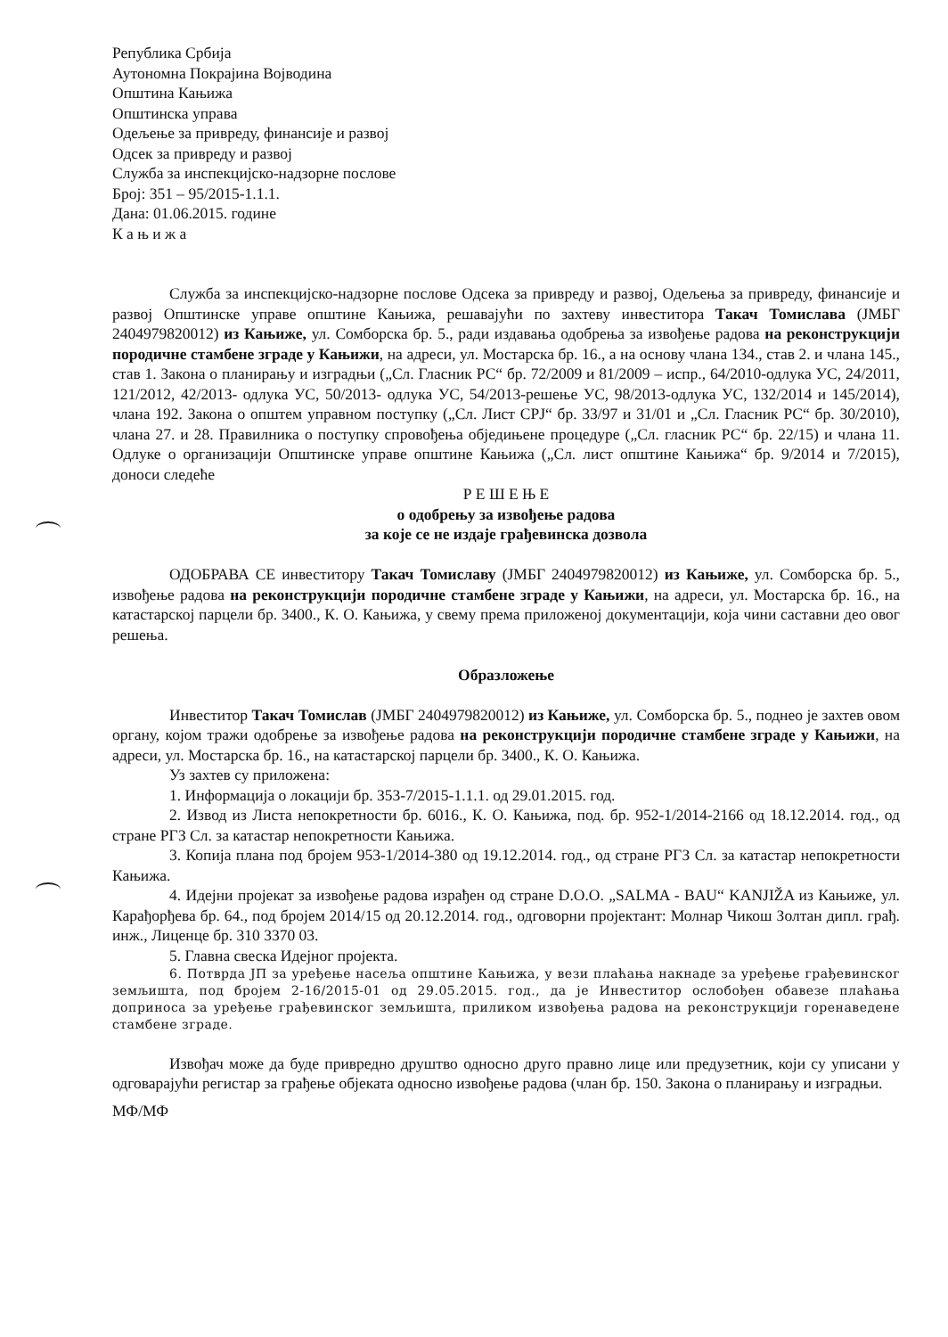Република Србија
Аутономна Покрајина Војводина
Општина Кањижа
Општинска управа
Одељење за привреду, финансије и развој
Одсек за привреду и развој
Служба за инспекцијско-надзорне послове
Број: 351 – 95/2015-1.1.1.
Дана: 01.06.2015. године
К а њ и ж а
Служба за инспекцијско-надзорне послове Одсека за привреду и развој, Одељења за привреду, финансије и развој Општинске управе општине Кањижа, решавајући по захтеву инвеститора Такач Томислава (ЈМБГ 2404979820012) из Кањиже, ул. Сомборска бр. 5., ради издавања одобрења за извођење радова на реконструкцији породичне стамбене зграде у Кањижи, на адреси, ул. Мостарска бр. 16., а на основу члана 134., став 2. и члана 145., став 1. Закона о планирању и изградњи („Сл. Гласник РС“ бр. 72/2009 и 81/2009 – испр., 64/2010-одлука УС, 24/2011, 121/2012, 42/2013- одлука УС, 50/2013- одлука УС, 54/2013-решење УС, 98/2013-одлука УС, 132/2014 и 145/2014), члана 192. Закона о општем управном поступку („Сл. Лист СРЈ“ бр. 33/97 и 31/01 и „Сл. Гласник РС“ бр. 30/2010), члана 27. и 28. Правилника о поступку спровођења обједињене процедуре („Сл. гласник РС“ бр. 22/15) и члана 11. Одлуке о организацији Општинске управе општине Кањижа („Сл. лист општине Кањижа“ бр. 9/2014 и 7/2015), доноси следеће
Р Е Ш Е Њ Е
о одобрењу за извођење радова
за које се не издаје грађевинска дозвола
ОДОБРАВА СЕ инвеститору Такач Томиславу (ЈМБГ 2404979820012) из Кањиже, ул. Сомборска бр. 5., извођење радова на реконструкцији породичне стамбене зграде у Кањижи, на адреси, ул. Мостарска бр. 16., на катастарској парцели бр. 3400., К. О. Кањижа, у свему према приложеној документацији, која чини саставни део овог решења.
Образложење
Инвеститор Такач Томислав (ЈМБГ 2404979820012) из Кањиже, ул. Сомборска бр. 5., поднео је захтев овом органу, којом тражи одобрење за извођење радова на реконструкцији породичне стамбене зграде у Кањижи, на адреси, ул. Мостарска бр. 16., на катастарској парцели бр. 3400., К. О. Кањижа.
Уз захтев су приложена:
1. Информација о локацији бр. 353-7/2015-1.1.1. од 29.01.2015. год.
2. Извод из Листа непокретности бр. 6016., К. О. Кањижа, под. бр. 952-1/2014-2166 од 18.12.2014. год., од стране РГЗ Сл. за катастар непокретности Кањижа.
3. Копија плана под бројем 953-1/2014-380 од 19.12.2014. год., од стране РГЗ Сл. за катастар непокретности Кањижа.
4. Идејни пројекат за извођење радова израђен од стране D.O.O. „SALMA - BAU“ KANJIŽA из Кањиже, ул. Карађорђева бр. 64., под бројем 2014/15 од 20.12.2014. год., одговорни пројектант: Молнар Чикош Золтан дипл. грађ. инж., Лиценце бр. 310 3370 03.
5. Главна свеска Идејног пројекта.
6. Потврда ЈП за уређење насеља општине Кањижа, у вези плаћања накнаде за уређење грађевинског земљишта, под бројем 2-16/2015-01 од 29.05.2015. год., да је Инвеститор ослобођен обавезе плаћања доприноса за уређење грађевинског земљишта, приликом извођења радова на реконструкцији горенаведене стамбене зграде.
Извођач може да буде привредно друштво односно друго правно лице или предузетник, који су уписани у одговарајући регистар за грађење објеката односно извођење радова (члан бр. 150. Закона о планирању и изградњи.
МФ/МФ